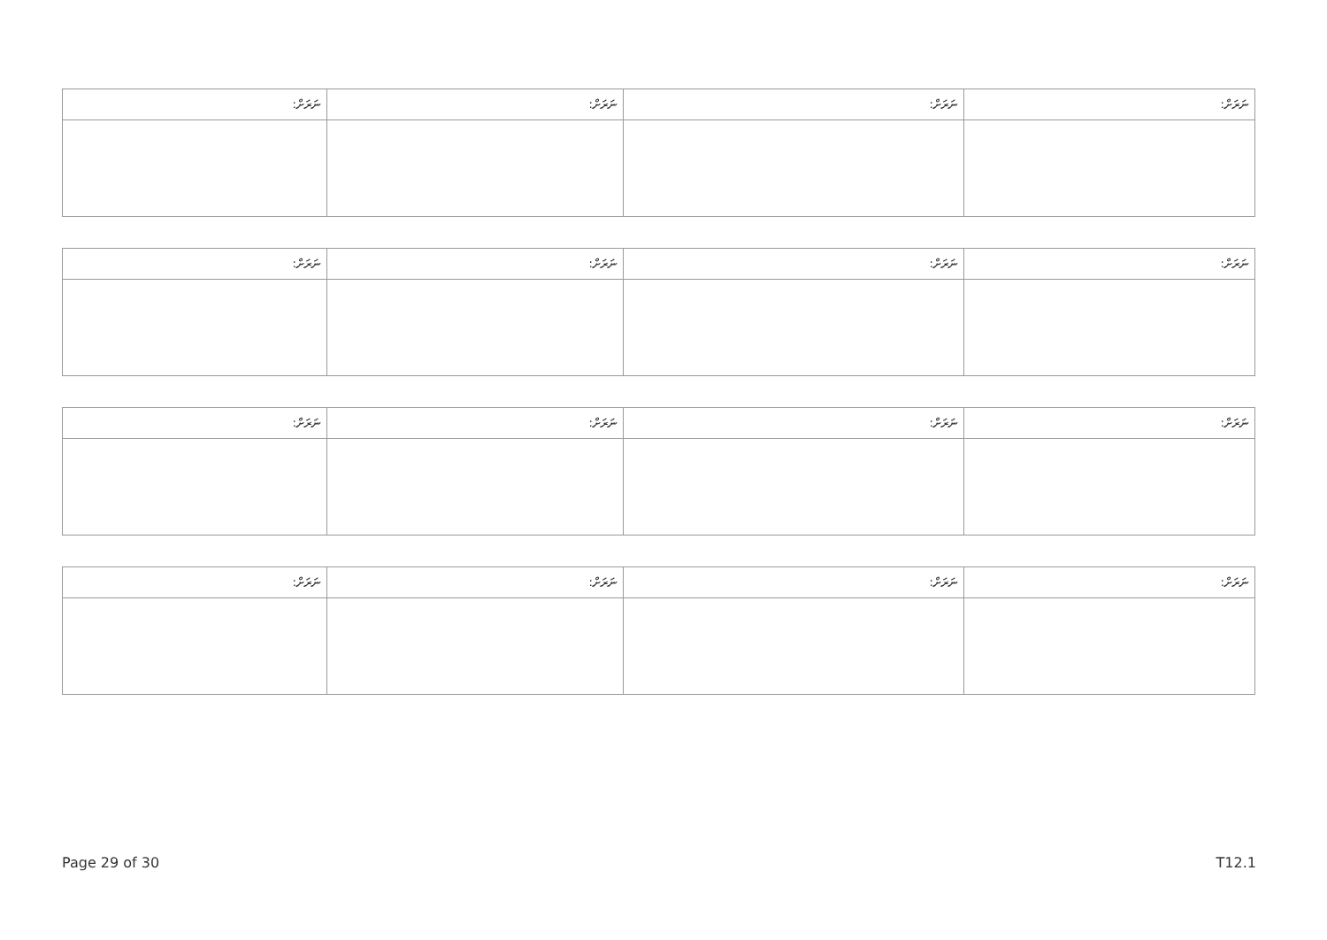| ނަރަށް: | ނަރަށް: | ނަރަށް: | ނަރަށް: |
| --- | --- | --- | --- |
| ނަރަށް: | ނަރަށް: | ނަރަށް: | ނަރަށް: |
| --- | --- | --- | --- |
| ނަރަށް: | ނަރަށް: | ނަރަށް: | ނަރަށް: |
| --- | --- | --- | --- |
| ނަރަށް: | ނަރަށް: | ނަރަށް: | ނަރަށް: |
| --- | --- | --- | --- |
Page 29 of 30 T12.1